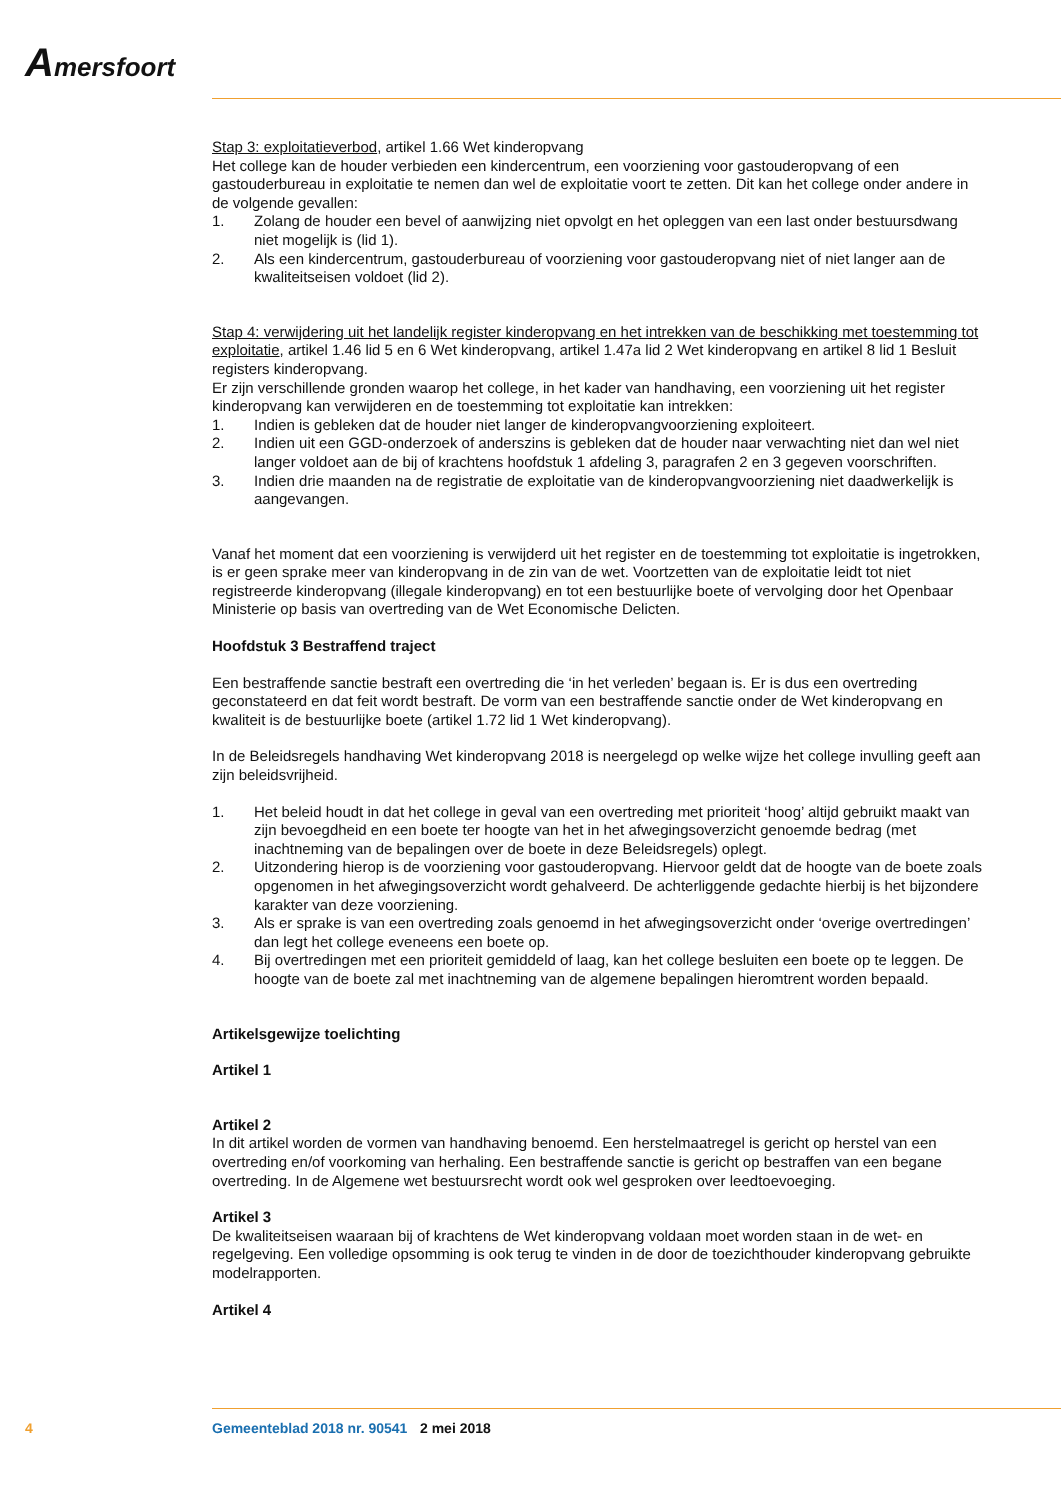Amersfoort
Stap 3: exploitatieverbod, artikel 1.66 Wet kinderopvang
Het college kan de houder verbieden een kindercentrum, een voorziening voor gastouderopvang of een gastouderbureau in exploitatie te nemen dan wel de exploitatie voort te zetten. Dit kan het college onder andere in de volgende gevallen:
1. Zolang de houder een bevel of aanwijzing niet opvolgt en het opleggen van een last onder bestuursdwang niet mogelijk is (lid 1).
2. Als een kindercentrum, gastouderbureau of voorziening voor gastouderopvang niet of niet langer aan de kwaliteitseisen voldoet (lid 2).
Stap 4: verwijdering uit het landelijk register kinderopvang en het intrekken van de beschikking met toestemming tot exploitatie, artikel 1.46 lid 5 en 6 Wet kinderopvang, artikel 1.47a lid 2 Wet kinderopvang en artikel 8 lid 1 Besluit registers kinderopvang.
Er zijn verschillende gronden waarop het college, in het kader van handhaving, een voorziening uit het register kinderopvang kan verwijderen en de toestemming tot exploitatie kan intrekken:
1. Indien is gebleken dat de houder niet langer de kinderopvangvoorziening exploiteert.
2. Indien uit een GGD-onderzoek of anderszins is gebleken dat de houder naar verwachting niet dan wel niet langer voldoet aan de bij of krachtens hoofdstuk 1 afdeling 3, paragrafen 2 en 3 gegeven voorschriften.
3. Indien drie maanden na de registratie de exploitatie van de kinderopvangvoorziening niet daadwerkelijk is aangevangen.
Vanaf het moment dat een voorziening is verwijderd uit het register en de toestemming tot exploitatie is ingetrokken, is er geen sprake meer van kinderopvang in de zin van de wet. Voortzetten van de exploitatie leidt tot niet registreerde kinderopvang (illegale kinderopvang) en tot een bestuurlijke boete of vervolging door het Openbaar Ministerie op basis van overtreding van de Wet Economische Delicten.
Hoofdstuk 3 Bestraffend traject
Een bestraffende sanctie bestraft een overtreding die ‘in het verleden’ begaan is. Er is dus een overtreding geconstateerd en dat feit wordt bestraft. De vorm van een bestraffende sanctie onder de Wet kinderopvang en kwaliteit is de bestuurlijke boete (artikel 1.72 lid 1 Wet kinderopvang).
In de Beleidsregels handhaving Wet kinderopvang 2018 is neergelegd op welke wijze het college invulling geeft aan zijn beleidsvrijheid.
1. Het beleid houdt in dat het college in geval van een overtreding met prioriteit ‘hoog’ altijd gebruikt maakt van zijn bevoegdheid en een boete ter hoogte van het in het afwegingsoverzicht genoemde bedrag (met inachtneming van de bepalingen over de boete in deze Beleidsregels) oplegt.
2. Uitzondering hierop is de voorziening voor gastouderopvang. Hiervoor geldt dat de hoogte van de boete zoals opgenomen in het afwegingsoverzicht wordt gehalveerd. De achterliggende gedachte hierbij is het bijzondere karakter van deze voorziening.
3. Als er sprake is van een overtreding zoals genoemd in het afwegingsoverzicht onder ‘overige overtredingen’ dan legt het college eveneens een boete op.
4. Bij overtredingen met een prioriteit gemiddeld of laag, kan het college besluiten een boete op te leggen. De hoogte van de boete zal met inachtneming van de algemene bepalingen hieromtrent worden bepaald.
Artikelsgewijze toelichting
Artikel 1
Artikel 2
In dit artikel worden de vormen van handhaving benoemd. Een herstelmaatregel is gericht op herstel van een overtreding en/of voorkoming van herhaling. Een bestraffende sanctie is gericht op bestraffen van een begane overtreding. In de Algemene wet bestuursrecht wordt ook wel gesproken over leedtoevoeging.
Artikel 3
De kwaliteitseisen waaraan bij of krachtens de Wet kinderopvang voldaan moet worden staan in de wet- en regelgeving. Een volledige opsomming is ook terug te vinden in de door de toezichthouder kinderopvang gebruikte modelrapporten.
Artikel 4
4 Gemeenteblad 2018 nr. 90541 2 mei 2018